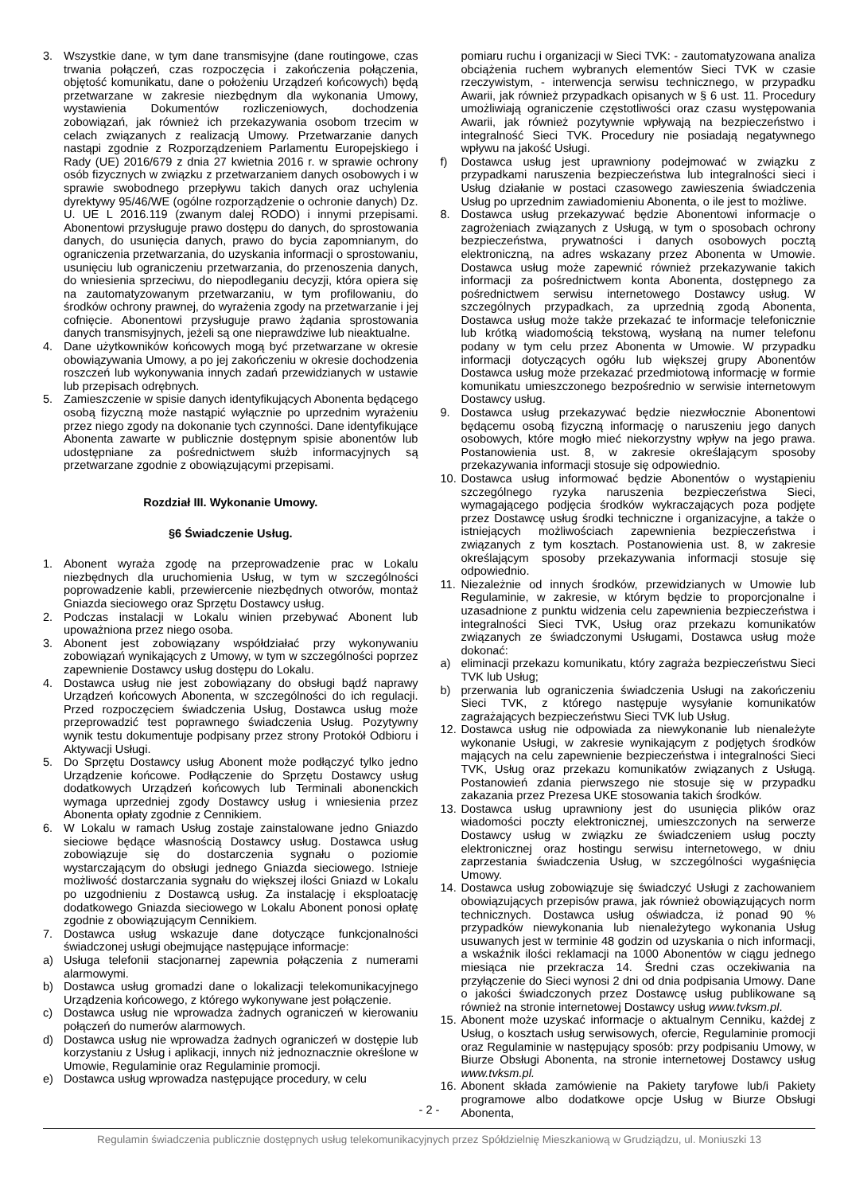3. Wszystkie dane, w tym dane transmisyjne (dane routingowe, czas trwania połączeń, czas rozpoczęcia i zakończenia połączenia, objętość komunikatu, dane o położeniu Urządzeń końcowych) będą przetwarzane w zakresie niezbędnym dla wykonania Umowy, wystawienia Dokumentów rozliczeniowych, dochodzenia zobowiązań, jak również ich przekazywania osobom trzecim w celach związanych z realizacją Umowy. Przetwarzanie danych nastąpi zgodnie z Rozporządzeniem Parlamentu Europejskiego i Rady (UE) 2016/679 z dnia 27 kwietnia 2016 r. w sprawie ochrony osób fizycznych w związku z przetwarzaniem danych osobowych i w sprawie swobodnego przepływu takich danych oraz uchylenia dyrektywy 95/46/WE (ogólne rozporządzenie o ochronie danych) Dz. U. UE L 2016.119 (zwanym dalej RODO) i innymi przepisami. Abonentowi przysługuje prawo dostępu do danych, do sprostowania danych, do usunięcia danych, prawo do bycia zapomnianym, do ograniczenia przetwarzania, do uzyskania informacji o sprostowaniu, usunięciu lub ograniczeniu przetwarzania, do przenoszenia danych, do wniesienia sprzeciwu, do niepodleganiu decyzji, która opiera się na zautomatyzowanym przetwarzaniu, w tym profilowaniu, do środków ochrony prawnej, do wyrażenia zgody na przetwarzanie i jej cofnięcie. Abonentowi przysługuje prawo żądania sprostowania danych transmisyjnych, jeżeli są one nieprawdziwe lub nieaktualne.
4. Dane użytkowników końcowych mogą być przetwarzane w okresie obowiązywania Umowy, a po jej zakończeniu w okresie dochodzenia roszczeń lub wykonywania innych zadań przewidzianych w ustawie lub przepisach odrębnych.
5. Zamieszczenie w spisie danych identyfikujących Abonenta będącego osobą fizyczną może nastąpić wyłącznie po uprzednim wyrażeniu przez niego zgody na dokonanie tych czynności. Dane identyfikujące Abonenta zawarte w publicznie dostępnym spisie abonentów lub udostępniane za pośrednictwem służb informacyjnych są przetwarzane zgodnie z obowiązującymi przepisami.
Rozdział III. Wykonanie Umowy.
§6 Świadczenie Usług.
1. Abonent wyraża zgodę na przeprowadzenie prac w Lokalu niezbędnych dla uruchomienia Usług, w tym w szczególności poprowadzenie kabli, przewiercenie niezbędnych otworów, montaż Gniazda sieciowego oraz Sprzętu Dostawcy usług.
2. Podczas instalacji w Lokalu winien przebywać Abonent lub upoważniona przez niego osoba.
3. Abonent jest zobowiązany współdziałać przy wykonywaniu zobowiązań wynikających z Umowy, w tym w szczególności poprzez zapewnienie Dostawcy usług dostępu do Lokalu.
4. Dostawca usług nie jest zobowiązany do obsługi bądź naprawy Urządzeń końcowych Abonenta, w szczególności do ich regulacji. Przed rozpoczęciem świadczenia Usług, Dostawca usług może przeprowadzić test poprawnego świadczenia Usług. Pozytywny wynik testu dokumentuje podpisany przez strony Protokół Odbioru i Aktywacji Usługi.
5. Do Sprzętu Dostawcy usług Abonent może podłączyć tylko jedno Urządzenie końcowe. Podłączenie do Sprzętu Dostawcy usług dodatkowych Urządzeń końcowych lub Terminali abonenckich wymaga uprzedniej zgody Dostawcy usług i wniesienia przez Abonenta opłaty zgodnie z Cennikiem.
6. W Lokalu w ramach Usług zostaje zainstalowane jedno Gniazdo sieciowe będące własnością Dostawcy usług. Dostawca usług zobowiązuje się do dostarczenia sygnału o poziomie wystarczającym do obsługi jednego Gniazda sieciowego. Istnieje możliwość dostarczania sygnału do większej ilości Gniazd w Lokalu po uzgodnieniu z Dostawcą usług. Za instalację i eksploatację dodatkowego Gniazda sieciowego w Lokalu Abonent ponosi opłatę zgodnie z obowiązującym Cennikiem.
7. Dostawca usług wskazuje dane dotyczące funkcjonalności świadczonej usługi obejmujące następujące informacje:
a) Usługa telefonii stacjonarnej zapewnia połączenia z numerami alarmowymi.
b) Dostawca usług gromadzi dane o lokalizacji telekomunikacyjnego Urządzenia końcowego, z którego wykonywane jest połączenie.
c) Dostawca usług nie wprowadza żadnych ograniczeń w kierowaniu połączeń do numerów alarmowych.
d) Dostawca usług nie wprowadza żadnych ograniczeń w dostępie lub korzystaniu z Usług i aplikacji, innych niż jednoznacznie określone w Umowie, Regulaminie oraz Regulaminie promocji.
e) Dostawca usług wprowadza następujące procedury, w celu
pomiaru ruchu i organizacji w Sieci TVK: - zautomatyzowana analiza obciążenia ruchem wybranych elementów Sieci TVK w czasie rzeczywistym, - interwencja serwisu technicznego, w przypadku Awarii, jak również przypadkach opisanych w § 6 ust. 11. Procedury umożliwiają ograniczenie częstotliwości oraz czasu występowania Awarii, jak również pozytywnie wpływają na bezpieczeństwo i integralność Sieci TVK. Procedury nie posiadają negatywnego wpływu na jakość Usługi.
f) Dostawca usług jest uprawniony podejmować w związku z przypadkami naruszenia bezpieczeństwa lub integralności sieci i Usług działanie w postaci czasowego zawieszenia świadczenia Usług po uprzednim zawiadomieniu Abonenta, o ile jest to możliwe.
8. Dostawca usług przekazywać będzie Abonentowi informacje o zagrożeniach związanych z Usługą, w tym o sposobach ochrony bezpieczeństwa, prywatności i danych osobowych pocztą elektroniczną, na adres wskazany przez Abonenta w Umowie. Dostawca usług może zapewnić również przekazywanie takich informacji za pośrednictwem konta Abonenta, dostępnego za pośrednictwem serwisu internetowego Dostawcy usług. W szczególnych przypadkach, za uprzednią zgodą Abonenta, Dostawca usług może także przekazać te informacje telefonicznie lub krótką wiadomością tekstową, wysłaną na numer telefonu podany w tym celu przez Abonenta w Umowie. W przypadku informacji dotyczących ogółu lub większej grupy Abonentów Dostawca usług może przekazać przedmiotową informację w formie komunikatu umieszczonego bezpośrednio w serwisie internetowym Dostawcy usług.
9. Dostawca usług przekazywać będzie niezwłocznie Abonentowi będącemu osobą fizyczną informację o naruszeniu jego danych osobowych, które mogło mieć niekorzystny wpływ na jego prawa. Postanowienia ust. 8, w zakresie określającym sposoby przekazywania informacji stosuje się odpowiednio.
10. Dostawca usług informować będzie Abonentów o wystąpieniu szczególnego ryzyka naruszenia bezpieczeństwa Sieci, wymagającego podjęcia środków wykraczających poza podjęte przez Dostawcę usług środki techniczne i organizacyjne, a także o istniejących możliwościach zapewnienia bezpieczeństwa i związanych z tym kosztach. Postanowienia ust. 8, w zakresie określającym sposoby przekazywania informacji stosuje się odpowiednio.
11. Niezależnie od innych środków, przewidzianych w Umowie lub Regulaminie, w zakresie, w którym będzie to proporcjonalne i uzasadnione z punktu widzenia celu zapewnienia bezpieczeństwa i integralności Sieci TVK, Usług oraz przekazu komunikatów związanych ze świadczonymi Usługami, Dostawca usług może dokonać:
a) eliminacji przekazu komunikatu, który zagraża bezpieczeństwu Sieci TVK lub Usług;
b) przerwania lub ograniczenia świadczenia Usługi na zakończeniu Sieci TVK, z którego następuje wysyłanie komunikatów zagrażających bezpieczeństwu Sieci TVK lub Usług.
12. Dostawca usług nie odpowiada za niewykonanie lub nienależyte wykonanie Usługi, w zakresie wynikającym z podjętych środków mających na celu zapewnienie bezpieczeństwa i integralności Sieci TVK, Usług oraz przekazu komunikatów związanych z Usługą. Postanowień zdania pierwszego nie stosuje się w przypadku zakazania przez Prezesa UKE stosowania takich środków.
13. Dostawca usług uprawniony jest do usunięcia plików oraz wiadomości poczty elektronicznej, umieszczonych na serwerze Dostawcy usług w związku ze świadczeniem usług poczty elektronicznej oraz hostingu serwisu internetowego, w dniu zaprzestania świadczenia Usług, w szczególności wygaśnięcia Umowy.
14. Dostawca usług zobowiązuje się świadczyć Usługi z zachowaniem obowiązujących przepisów prawa, jak również obowiązujących norm technicznych. Dostawca usług oświadcza, iż ponad 90 % przypadków niewykonania lub nienależytego wykonania Usług usuwanych jest w terminie 48 godzin od uzyskania o nich informacji, a wskaźnik ilości reklamacji na 1000 Abonentów w ciągu jednego miesiąca nie przekracza 14. Średni czas oczekiwania na przyłączenie do Sieci wynosi 2 dni od dnia podpisania Umowy. Dane o jakości świadczonych przez Dostawcę usług publikowane są również na stronie internetowej Dostawcy usług www.tvksm.pl.
15. Abonent może uzyskać informacje o aktualnym Cenniku, każdej z Usług, o kosztach usług serwisowych, ofercie, Regulaminie promocji oraz Regulaminie w następujący sposób: przy podpisaniu Umowy, w Biurze Obsługi Abonenta, na stronie internetowej Dostawcy usług www.tvksm.pl.
16. Abonent składa zamówienie na Pakiety taryfowe lub/i Pakiety programowe albo dodatkowe opcje Usług w Biurze Obsługi Abonenta,
- 2 -
Regulamin świadczenia publicznie dostępnych usług telekomunikacyjnych przez Spółdzielnię Mieszkaniową w Grudziądzu, ul. Moniuszki 13